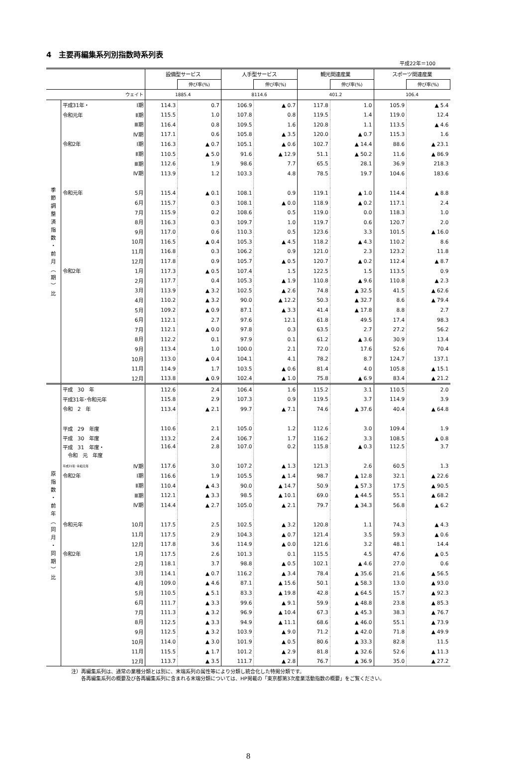4　主要再編集系列別指数時系列表
平成22年＝100
| | | | 設備型サービス | | 人手型サービス | | 観光関連産業 | | スポーツ関連産業 | |
| --- | --- | --- | --- | --- | --- | --- | --- | --- | --- | --- |
| | | | | 伸び率(%) | | 伸び率(%) | | 伸び率(%) | | 伸び率(%) |
| ウェイト | | | 1885.4 | | 8114.6 | | 401.2 | | 106.4 | |
| 季 節 調 整 済 指 数 ・ 前 月 ︵ 期 ︶ 比 | 平成31年・ | Ⅰ期 | 114.3 | 0.7 | 106.9 | ▲ 0.7 | 117.8 | 1.0 | 105.9 | ▲ 5.4 |
| | 令和元年 | Ⅱ期 | 115.5 | 1.0 | 107.8 | 0.8 | 119.5 | 1.4 | 119.0 | 12.4 |
| | | Ⅲ期 | 116.4 | 0.8 | 109.5 | 1.6 | 120.8 | 1.1 | 113.5 | ▲ 4.6 |
| | | Ⅳ期 | 117.1 | 0.6 | 105.8 | ▲ 3.5 | 120.0 | ▲ 0.7 | 115.3 | 1.6 |
| | 令和2年 | Ⅰ期 | 116.3 | ▲ 0.7 | 105.1 | ▲ 0.6 | 102.7 | ▲ 14.4 | 88.6 | ▲ 23.1 |
| | | Ⅱ期 | 110.5 | ▲ 5.0 | 91.6 | ▲ 12.9 | 51.1 | ▲ 50.2 | 11.6 | ▲ 86.9 |
| | | Ⅲ期 | 112.6 | 1.9 | 98.6 | 7.7 | 65.5 | 28.1 | 36.9 | 218.3 |
| | | Ⅳ期 | 113.9 | 1.2 | 103.3 | 4.8 | 78.5 | 19.7 | 104.6 | 183.6 |
| | 令和元年 | 5月 | 115.4 | ▲ 0.1 | 108.1 | 0.9 | 119.1 | ▲ 1.0 | 114.4 | ▲ 8.8 |
| | | 6月 | 115.7 | 0.3 | 108.1 | ▲ 0.0 | 118.9 | ▲ 0.2 | 117.1 | 2.4 |
| | | 7月 | 115.9 | 0.2 | 108.6 | 0.5 | 119.0 | 0.0 | 118.3 | 1.0 |
| | | 8月 | 116.3 | 0.3 | 109.7 | 1.0 | 119.7 | 0.6 | 120.7 | 2.0 |
| | | 9月 | 117.0 | 0.6 | 110.3 | 0.5 | 123.6 | 3.3 | 101.5 | ▲ 16.0 |
| | | 10月 | 116.5 | ▲ 0.4 | 105.3 | ▲ 4.5 | 118.2 | ▲ 4.3 | 110.2 | 8.6 |
| | | 11月 | 116.8 | 0.3 | 106.2 | 0.9 | 121.0 | 2.3 | 123.2 | 11.8 |
| | | 12月 | 117.8 | 0.9 | 105.7 | ▲ 0.5 | 120.7 | ▲ 0.2 | 112.4 | ▲ 8.7 |
| | 令和2年 | 1月 | 117.3 | ▲ 0.5 | 107.4 | 1.5 | 122.5 | 1.5 | 113.5 | 0.9 |
| | | 2月 | 117.7 | 0.4 | 105.3 | ▲ 1.9 | 110.8 | ▲ 9.6 | 110.8 | ▲ 2.3 |
| | | 3月 | 113.9 | ▲ 3.2 | 102.5 | ▲ 2.6 | 74.8 | ▲ 32.5 | 41.5 | ▲ 62.6 |
| | | 4月 | 110.2 | ▲ 3.2 | 90.0 | ▲ 12.2 | 50.3 | ▲ 32.7 | 8.6 | ▲ 79.4 |
| | | 5月 | 109.2 | ▲ 0.9 | 87.1 | ▲ 3.3 | 41.4 | ▲ 17.8 | 8.8 | 2.7 |
| | | 6月 | 112.1 | 2.7 | 97.6 | 12.1 | 61.8 | 49.5 | 17.4 | 98.3 |
| | | 7月 | 112.1 | ▲ 0.0 | 97.8 | 0.3 | 63.5 | 2.7 | 27.2 | 56.2 |
| | | 8月 | 112.2 | 0.1 | 97.9 | 0.1 | 61.2 | ▲ 3.6 | 30.9 | 13.4 |
| | | 9月 | 113.4 | 1.0 | 100.0 | 2.1 | 72.0 | 17.6 | 52.6 | 70.4 |
| | | 10月 | 113.0 | ▲ 0.4 | 104.1 | 4.1 | 78.2 | 8.7 | 124.7 | 137.1 |
| | | 11月 | 114.9 | 1.7 | 103.5 | ▲ 0.6 | 81.4 | 4.0 | 105.8 | ▲ 15.1 |
| | | 12月 | 113.8 | ▲ 0.9 | 102.4 | ▲ 1.0 | 75.8 | ▲ 6.9 | 83.4 | ▲ 21.2 |
| 原 指 数 ・ 前 年 ︵ 同 月 ・ 同 期 ︶ 比 | 平成 30 年 | | 112.6 | 2.4 | 106.4 | 1.6 | 115.2 | 3.1 | 110.5 | 2.0 |
| | 平成31年･令和元年 | | 115.8 | 2.9 | 107.3 | 0.9 | 119.5 | 3.7 | 114.9 | 3.9 |
| | 令和 2 年 | | 113.4 | ▲ 2.1 | 99.7 | ▲ 7.1 | 74.6 | ▲ 37.6 | 40.4 | ▲ 64.8 |
| | 平成 29 年度 | | 110.6 | 2.1 | 105.0 | 1.2 | 112.6 | 3.0 | 109.4 | 1.9 |
| | 平成 30 年度 | | 113.2 | 2.4 | 106.7 | 1.7 | 116.2 | 3.3 | 108.5 | ▲ 0.8 |
| | 平成 31 年度・ 令和 元 年度 | | 116.4 | 2.8 | 107.0 | 0.2 | 115.8 | ▲ 0.3 | 112.5 | 3.7 |
| | 平成31年･令和元年 | Ⅳ期 | 117.6 | 3.0 | 107.2 | ▲ 1.3 | 121.3 | 2.6 | 60.5 | 1.3 |
| | 令和2年 | Ⅰ期 | 116.6 | 1.9 | 105.5 | ▲ 1.4 | 98.7 | ▲ 12.8 | 32.1 | ▲ 22.6 |
| | | Ⅱ期 | 110.4 | ▲ 4.3 | 90.0 | ▲ 14.7 | 50.9 | ▲ 57.3 | 17.5 | ▲ 90.5 |
| | | Ⅲ期 | 112.1 | ▲ 3.3 | 98.5 | ▲ 10.1 | 69.0 | ▲ 44.5 | 55.1 | ▲ 68.2 |
| | | Ⅳ期 | 114.4 | ▲ 2.7 | 105.0 | ▲ 2.1 | 79.7 | ▲ 34.3 | 56.8 | ▲ 6.2 |
| | 令和元年 | 10月 | 117.5 | 2.5 | 102.5 | ▲ 3.2 | 120.8 | 1.1 | 74.3 | ▲ 4.3 |
| | | 11月 | 117.5 | 2.9 | 104.3 | ▲ 0.7 | 121.4 | 3.5 | 59.3 | ▲ 0.6 |
| | | 12月 | 117.8 | 3.6 | 114.9 | ▲ 0.0 | 121.6 | 3.2 | 48.1 | 14.4 |
| | 令和2年 | 1月 | 117.5 | 2.6 | 101.3 | 0.1 | 115.5 | 4.5 | 47.6 | ▲ 0.5 |
| | | 2月 | 118.1 | 3.7 | 98.8 | ▲ 0.5 | 102.1 | ▲ 4.6 | 27.0 | 0.6 |
| | | 3月 | 114.1 | ▲ 0.7 | 116.2 | ▲ 3.4 | 78.4 | ▲ 35.6 | 21.6 | ▲ 56.5 |
| | | 4月 | 109.0 | ▲ 4.6 | 87.1 | ▲ 15.6 | 50.1 | ▲ 58.3 | 13.0 | ▲ 93.0 |
| | | 5月 | 110.5 | ▲ 5.1 | 83.3 | ▲ 19.8 | 42.8 | ▲ 64.5 | 15.7 | ▲ 92.3 |
| | | 6月 | 111.7 | ▲ 3.3 | 99.6 | ▲ 9.1 | 59.9 | ▲ 48.8 | 23.8 | ▲ 85.3 |
| | | 7月 | 111.3 | ▲ 3.2 | 96.9 | ▲ 10.4 | 67.3 | ▲ 45.3 | 38.3 | ▲ 76.7 |
| | | 8月 | 112.5 | ▲ 3.3 | 94.9 | ▲ 11.1 | 68.6 | ▲ 46.0 | 55.1 | ▲ 73.9 |
| | | 9月 | 112.5 | ▲ 3.2 | 103.9 | ▲ 9.0 | 71.2 | ▲ 42.0 | 71.8 | ▲ 49.9 |
| | | 10月 | 114.0 | ▲ 3.0 | 101.9 | ▲ 0.5 | 80.6 | ▲ 33.3 | 82.8 | 11.5 |
| | | 11月 | 115.5 | ▲ 1.7 | 101.2 | ▲ 2.9 | 81.8 | ▲ 32.6 | 52.6 | ▲ 11.3 |
| | | 12月 | 113.7 | ▲ 3.5 | 111.7 | ▲ 2.8 | 76.7 | ▲ 36.9 | 35.0 | ▲ 27.2 |
注）再編集系列は、通常の業種分類とは別に、末端系列の属性等により分類し統合化した特掲分類です。
　　各再編集系列の概要及び各再編集系列に含まれる末端分類については、HP掲載の「東京都第3次産業活動指数の概要」をご覧ください。
8